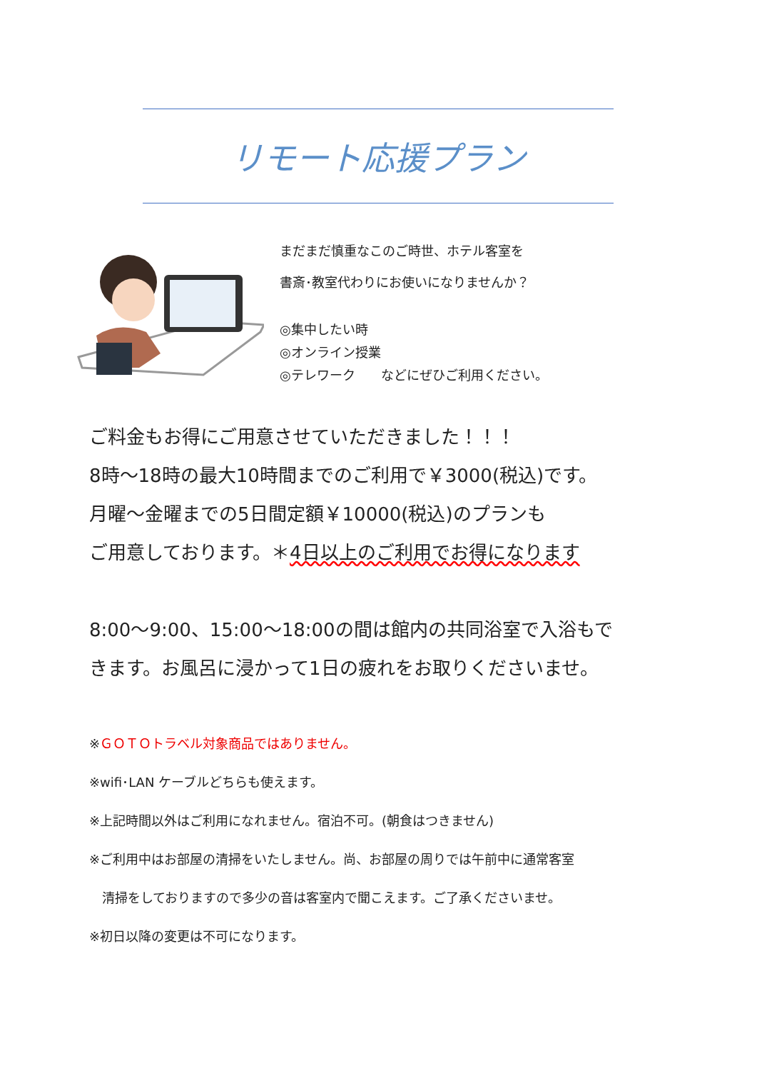リモート応援プラン
まだまだ慎重なこのご時世、ホテル客室を
書斎･教室代わりにお使いになりませんか？
◎集中したい時
◎オンライン授業
◎テレワーク　　などにぜひご利用ください。
ご料金もお得にご用意させていただきました！！！
8時～18時の最大10時間までのご利用で￥3000(税込)です。
月曜～金曜までの5日間定額￥10000(税込)のプランも
ご用意しております。＊4日以上のご利用でお得になります
8:00～9:00、15:00～18:00の間は館内の共同浴室で入浴もで
きます。お風呂に浸かって1日の疲れをお取りくださいませ。
※ＧＯＴＯトラベル対象商品ではありません。
※wifi･LAN ケーブルどちらも使えます。
※上記時間以外はご利用になれません。宿泊不可。(朝食はつきません)
※ご利用中はお部屋の清掃をいたしません。尚、お部屋の周りでは午前中に通常客室
　清掃をしておりますので多少の音は客室内で聞こえます。ご了承くださいませ。
※初日以降の変更は不可になります。